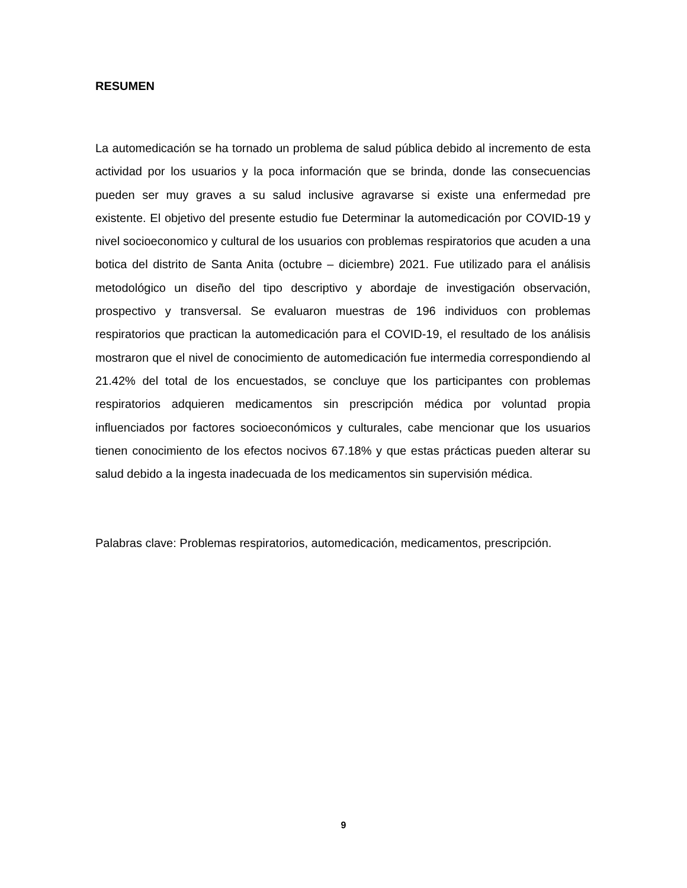RESUMEN
La automedicación se ha tornado un problema de salud pública debido al incremento de esta actividad por los usuarios y la poca información que se brinda, donde las consecuencias pueden ser muy graves a su salud inclusive agravarse si existe una enfermedad pre existente. El objetivo del presente estudio fue Determinar la automedicación por COVID-19 y nivel socioeconomico y cultural de los usuarios con problemas respiratorios que acuden a una botica del distrito de Santa Anita (octubre – diciembre) 2021. Fue utilizado para el análisis metodológico un diseño del tipo descriptivo y abordaje de investigación observación, prospectivo y transversal. Se evaluaron muestras de 196 individuos con problemas respiratorios que practican la automedicación para el COVID-19, el resultado de los análisis mostraron que el nivel de conocimiento de automedicación fue intermedia correspondiendo al 21.42% del total de los encuestados, se concluye que los participantes con problemas respiratorios adquieren medicamentos sin prescripción médica por voluntad propia influenciados por factores socioeconómicos y culturales, cabe mencionar que los usuarios tienen conocimiento de los efectos nocivos 67.18% y que estas prácticas pueden alterar su salud debido a la ingesta inadecuada de los medicamentos sin supervisión médica.
Palabras clave: Problemas respiratorios, automedicación, medicamentos, prescripción.
9